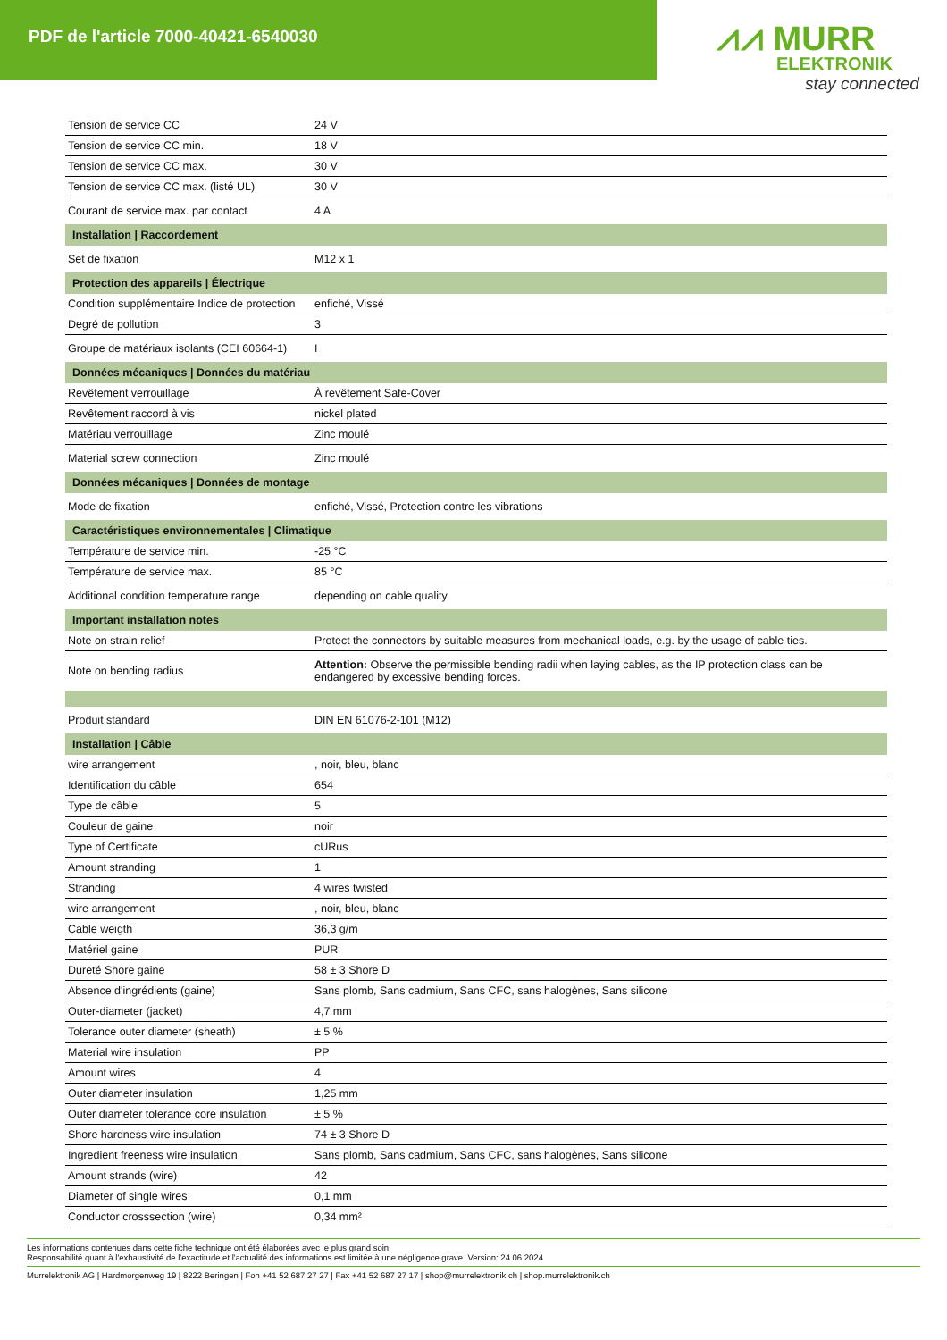PDF de l'article 7000-40421-6540030
⩘⩘ MURR
ELEKTRONIK
stay connected
| Tension de service CC | 24 V |
| Tension de service CC min. | 18 V |
| Tension de service CC max. | 30 V |
| Tension de service CC max. (listé UL) | 30 V |
| Courant de service max. par contact | 4 A |
| Installation / Raccordement | |
| Set de fixation | M12 x 1 |
| Protection des appareils / Électrique | |
| Condition supplémentaire Indice de protection | enfiché, Vissé |
| Degré de pollution | 3 |
| Groupe de matériaux isolants (CEI 60664-1) | I |
| Données mécaniques / Données du matériau | |
| Revêtement verrouillage | À revêtement Safe-Cover |
| Revêtement raccord à vis | nickel plated |
| Matériau verrouillage | Zinc moulé |
| Material screw connection | Zinc moulé |
| Données mécaniques / Données de montage | |
| Mode de fixation | enfiché, Vissé, Protection contre les vibrations |
| Caractéristiques environnementales / Climatique | |
| Température de service min. | -25 °C |
| Température de service max. | 85 °C |
| Additional condition temperature range | depending on cable quality |
| Important installation notes | |
| Note on strain relief | Protect the connectors by suitable measures from mechanical loads, e.g. by the usage of cable ties. |
| Note on bending radius | Attention: Observe the permissible bending radii when laying cables, as the IP protection class can be endangered by excessive bending forces. |
| Produit standard | DIN EN 61076-2-101 (M12) |
| Installation / Câble | |
| wire arrangement | , noir, bleu, blanc |
| Identification du câble | 654 |
| Type de câble | 5 |
| Couleur de gaine | noir |
| Type of Certificate | cURus |
| Amount stranding | 1 |
| Stranding | 4 wires twisted |
| wire arrangement | , noir, bleu, blanc |
| Cable weigth | 36,3 g/m |
| Matériel gaine | PUR |
| Dureté Shore gaine | 58 ± 3 Shore D |
| Absence d'ingrédients (gaine) | Sans plomb, Sans cadmium, Sans CFC, sans halogènes, Sans silicone |
| Outer-diameter (jacket) | 4,7 mm |
| Tolerance outer diameter (sheath) | ± 5 % |
| Material wire insulation | PP |
| Amount wires | 4 |
| Outer diameter insulation | 1,25 mm |
| Outer diameter tolerance core insulation | ± 5 % |
| Shore hardness wire insulation | 74 ± 3 Shore D |
| Ingredient freeness wire insulation | Sans plomb, Sans cadmium, Sans CFC, sans halogènes, Sans silicone |
| Amount strands (wire) | 42 |
| Diameter of single wires | 0,1 mm |
| Conductor crosssection (wire) | 0,34 mm² |
Les informations contenues dans cette fiche technique ont été élaborées avec le plus grand soin
Responsabilité quant à l'exhaustivité de l'exactitude et l'actualité des informations est limitée à une négligence grave. Version: 24.06.2024
Murrelektronik AG | Hardmorgenweg 19 | 8222 Beringen | Fon +41 52 687 27 27 | Fax +41 52 687 27 17 | shop@murrelektronik.ch | shop.murrelektronik.ch